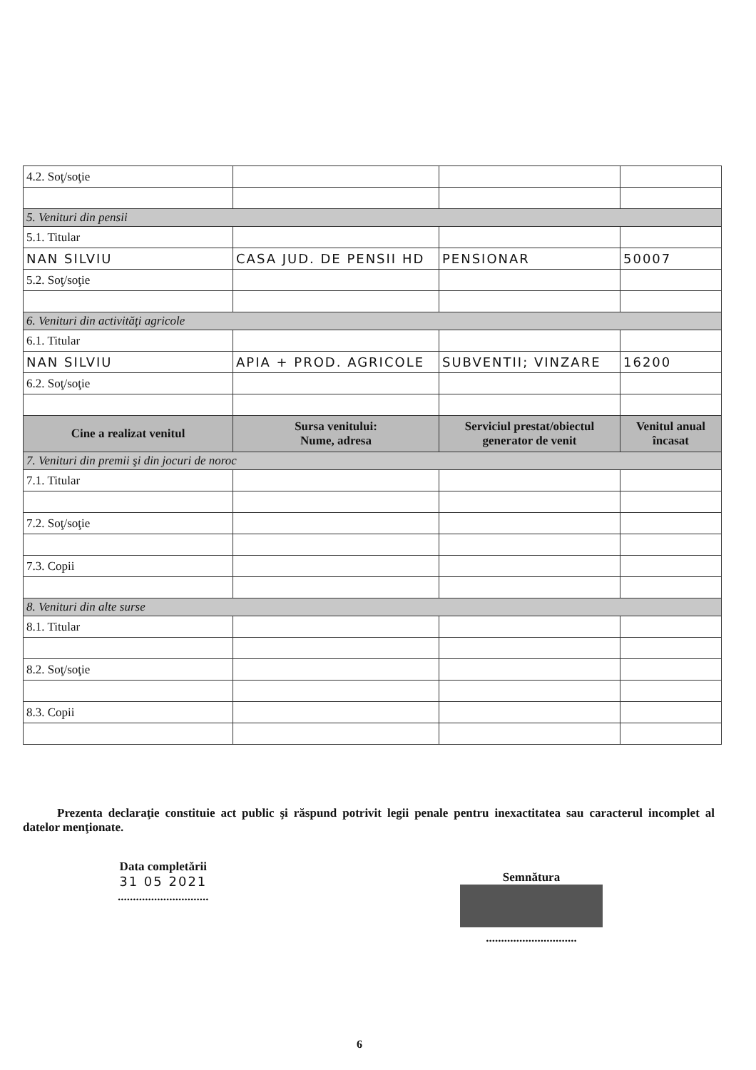| 4.2. Soţ/soţie | | | |
| 5. Venituri din pensii | | | |
| 5.1. Titular | | | |
| NAN SILVIU | CASA JUD. DE PENSII HD | PENSIONAR | 50007 |
| 5.2. Soţ/soţie | | | |
| 6. Venituri din activităţi agricole | | | |
| 6.1. Titular | | | |
| NAN SILVIU | APIA + PROD. AGRICOLE | SUBVENTII; VINZARE | 16200 |
| 6.2. Soţ/soţie | | | |
| Cine a realizat venitul | Sursa venitului: Nume, adresa | Serviciul prestat/obiectul generator de venit | Venitul anual încasat |
| 7. Venituri din premii şi din jocuri de noroc | | | |
| 7.1. Titular | | | |
| 7.2. Soţ/soţie | | | |
| 7.3. Copii | | | |
| 8. Venituri din alte surse | | | |
| 8.1. Titular | | | |
| 8.2. Soţ/soţie | | | |
| 8.3. Copii | | | |
Prezenta declaraţie constituie act public şi răspund potrivit legii penale pentru inexactitatea sau caracterul incomplet al datelor menţionate.
Data completării
31 05 2021
..............................
Semnătura
..............................
6